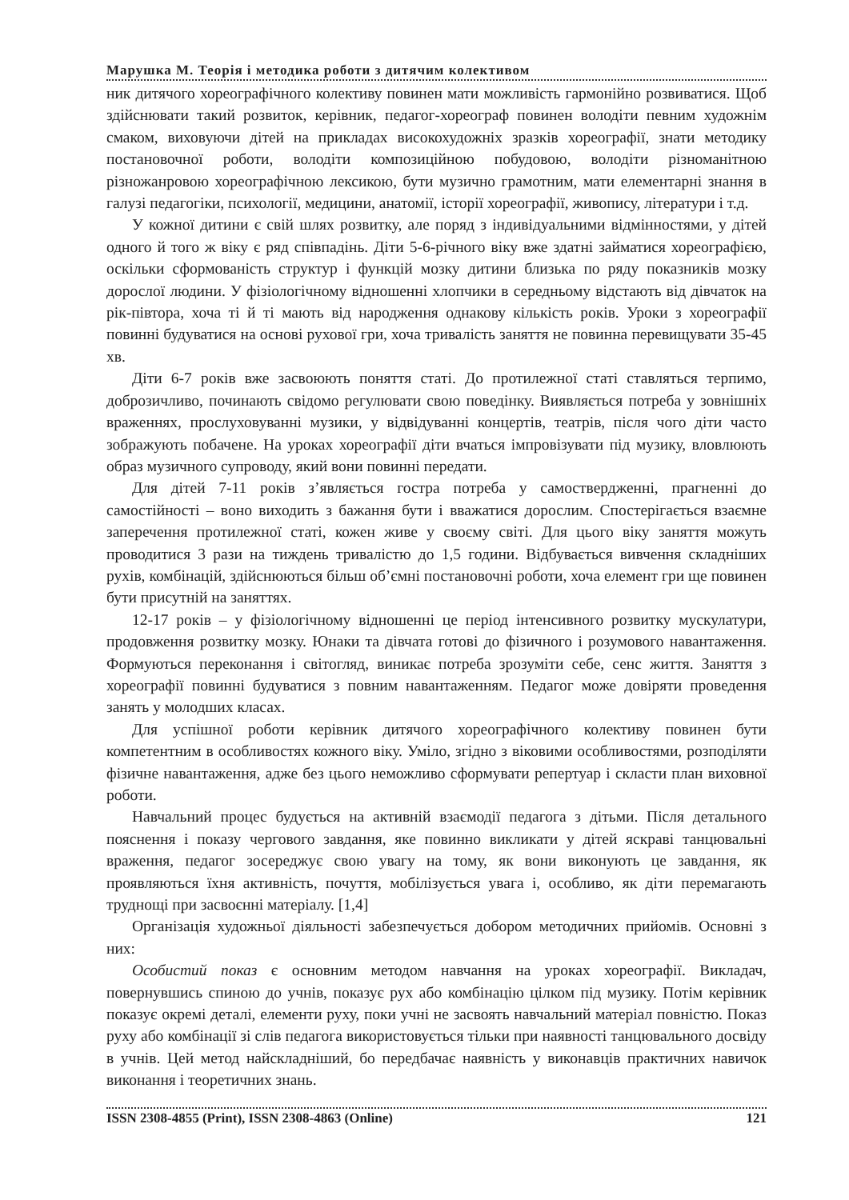Марушка М. Теорія і методика роботи з дитячим колективом
ник дитячого хореографічного колективу повинен мати можливість гармонійно розвиватися. Щоб здійснювати такий розвиток, керівник, педагог-хореограф повинен володіти певним художнім смаком, виховуючи дітей на прикладах високохудожніх зразків хореографії, знати методику постановочної роботи, володіти композиційною побудовою, володіти різноманітною різножанровою хореографічною лексикою, бути музично грамотним, мати елементарні знання в галузі педагогіки, психології, медицини, анатомії, історії хореографії, живопису, літератури і т.д.
У кожної дитини є свій шлях розвитку, але поряд з індивідуальними відмінностями, у дітей одного й того ж віку є ряд співпадінь. Діти 5-6-річного віку вже здатні займатися хореографією, оскільки сформованість структур і функцій мозку дитини близька по ряду показників мозку дорослої людини. У фізіологічному відношенні хлопчики в середньому відстають від дівчаток на рік-півтора, хоча ті й ті мають від народження однакову кількість років. Уроки з хореографії повинні будуватися на основі рухової гри, хоча тривалість заняття не повинна перевищувати 35-45 хв.
Діти 6-7 років вже засвоюють поняття статі. До протилежної статі ставляться терпимо, доброзичливо, починають свідомо регулювати свою поведінку. Виявляється потреба у зовнішніх враженнях, прослуховуванні музики, у відвідуванні концертів, театрів, після чого діти часто зображують побачене. На уроках хореографії діти вчаться імпровізувати під музику, вловлюють образ музичного супроводу, який вони повинні передати.
Для дітей 7-11 років з’являється гостра потреба у самоствердженні, прагненні до самостійності – воно виходить з бажання бути і вважатися дорослим. Спостерігається взаємне заперечення протилежної статі, кожен живе у своєму світі. Для цього віку заняття можуть проводитися 3 рази на тиждень тривалістю до 1,5 години. Відбувається вивчення складніших рухів, комбінацій, здійснюються більш об’ємні постановочні роботи, хоча елемент гри ще повинен бути присутній на заняттях.
12-17 років – у фізіологічному відношенні це період інтенсивного розвитку мускулатури, продовження розвитку мозку. Юнаки та дівчата готові до фізичного і розумового навантаження. Формуються переконання і світогляд, виникає потреба зрозуміти себе, сенс життя. Заняття з хореографії повинні будуватися з повним навантаженням. Педагог може довіряти проведення занять у молодших класах.
Для успішної роботи керівник дитячого хореографічного колективу повинен бути компетентним в особливостях кожного віку. Уміло, згідно з віковими особливостями, розподіляти фізичне навантаження, адже без цього неможливо сформувати репертуар і скласти план виховної роботи.
Навчальний процес будується на активній взаємодії педагога з дітьми. Після детального пояснення і показу чергового завдання, яке повинно викликати у дітей яскраві танцювальні враження, педагог зосереджує свою увагу на тому, як вони виконують це завдання, як проявляються їхня активність, почуття, мобілізується увага і, особливо, як діти перемагають труднощі при засвоєнні матеріалу. [1,4]
Організація художньої діяльності забезпечується добором методичних прийомів. Основні з них:
Особистий показ є основним методом навчання на уроках хореографії. Викладач, повернувшись спиною до учнів, показує рух або комбінацію цілком під музику. Потім керівник показує окремі деталі, елементи руху, поки учні не засвоять навчальний матеріал повністю. Показ руху або комбінації зі слів педагога використовується тільки при наявності танцювального досвіду в учнів. Цей метод найскладніший, бо передбачає наявність у виконавців практичних навичок виконання і теоретичних знань.
ISSN 2308-4855 (Print), ISSN 2308-4863 (Online) 121